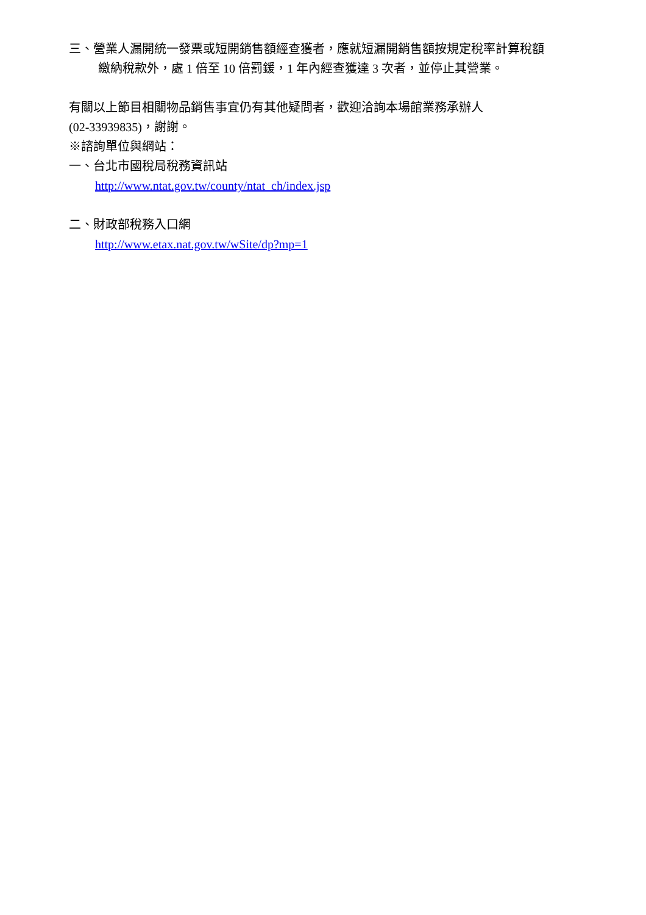三、營業人漏開統一發票或短開銷售額經查獲者，應就短漏開銷售額按規定稅率計算稅額
繳納稅款外，處 1 倍至 10 倍罰鍰，1 年內經查獲達 3 次者，並停止其營業。
有關以上節目相關物品銷售事宜仍有其他疑問者，歡迎洽詢本場館業務承辦人
(02-33939835)，謝謝。
※諮詢單位與網站：
一、台北市國稅局稅務資訊站
http://www.ntat.gov.tw/county/ntat_ch/index.jsp
二、財政部稅務入口網
http://www.etax.nat.gov.tw/wSite/dp?mp=1